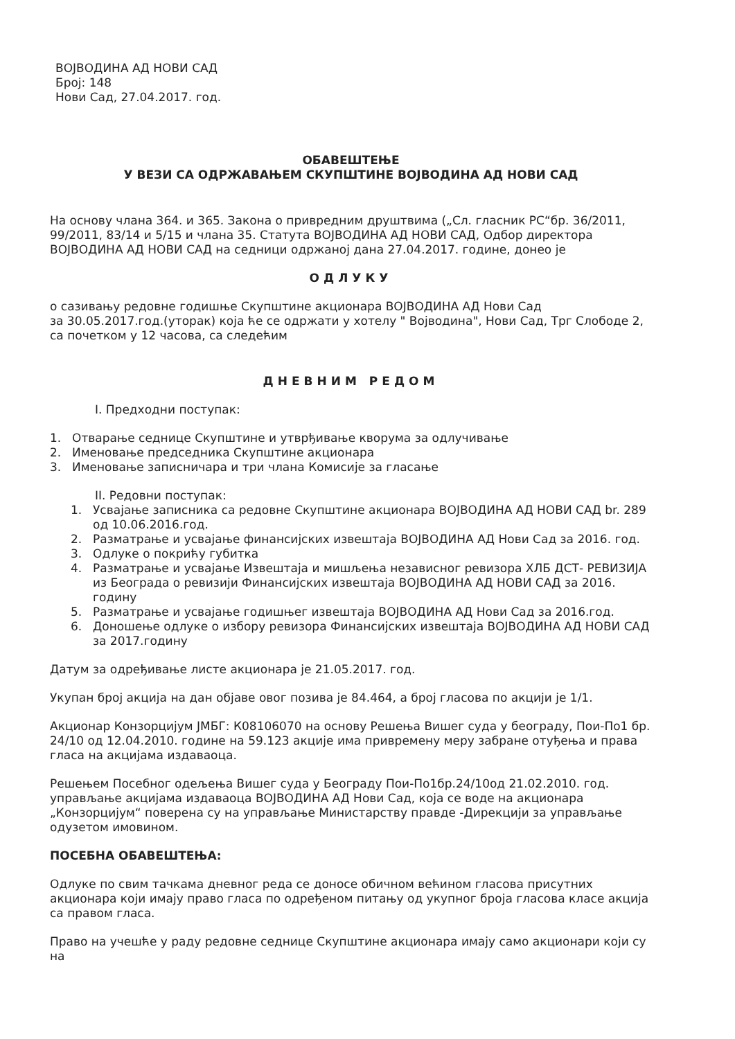ВОЈВОДИНА АД НОВИ САД
Број: 148
Нови Сад, 27.04.2017. год.
ОБАВЕШТЕЊЕ
У ВЕЗИ СА ОДРЖАВАЊЕМ СКУПШТИНЕ ВОЈВОДИНА АД НОВИ САД
На основу члана 364. и 365. Закона о привредним друштвима („Сл. гласник РС“бр. 36/2011, 99/2011, 83/14 и 5/15 и члана 35. Статута ВОЈВОДИНА АД НОВИ САД, Одбор директора ВОЈВОДИНА АД НОВИ САД на седници одржаној дана 27.04.2017. године, донео је
ОДЛУКУ
о сазивању редовне годишње Скупштине акционара ВОЈВОДИНА АД Нови Сад
за 30.05.2017.год.(уторак) која ће се одржати у хотелу " Војводина", Нови Сад, Трг Слободе 2, са почетком у 12 часова, са следећим
ДНЕВНИМ РЕДОМ
I. Предходни поступак:
1. Отварање седнице Скупштине и утврђивање кворума за одлучивање
2. Именовање председника Скупштине акционара
3. Именовање записничара и три члана Комисије за гласање
II. Редовни поступак:
1. Усвајање записника са редовне Скупштине акционара ВОЈВОДИНА АД НОВИ САД br. 289 од 10.06.2016.год.
2. Разматрање и усвајање финансијских извештаја ВОЈВОДИНА АД Нови Сад за 2016. год.
3. Одлуке о покрићу губитка
4. Разматрање и усвајање Извештаја и мишљења независног ревизора ХЛБ ДСТ- РЕВИЗИЈА из Београда о ревизији Финансијских извештаја ВОЈВОДИНА АД НОВИ САД за 2016. годину
5. Разматрање и усвајање годишњег извештаја ВОЈВОДИНА АД Нови Сад за 2016.год.
6. Доношење одлуке о избору ревизора Финансијских извештаја ВОЈВОДИНА АД НОВИ САД за 2017.годину
Датум за одређивање листе акционара је 21.05.2017. год.
Укупан број акција на дан објаве овог позива је 84.464, а број гласова по акцији је 1/1.
Акционар Конзорцијум ЈМБГ: К08106070 на основу Решења Вишег суда у београду, Пои-По1 бр. 24/10 од 12.04.2010. године на 59.123 акције има привремену меру забране отуђења и права гласа на акцијама издаваоца.
Решењем Посебног одељења Вишег суда у Београду Пои-По1бр.24/10од 21.02.2010. год. управљање акцијама издаваоца ВОЈВОДИНА АД Нови Сад, која се воде на акционара „Конзорцијум“ поверена су на управљање Министарству правде -Дирекцији за управљање одузетом имовином.
ПОСЕБНА ОБАВЕШТЕЊА:
Одлуке по свим тачкама дневног реда се доносе обичном већином гласова присутних акционара који имају право гласа по одређеном питању од укупног броја гласова класе акција са правом гласа.
Право на учешће у раду редовне седнице Скупштине акционара имају само акционари који су на